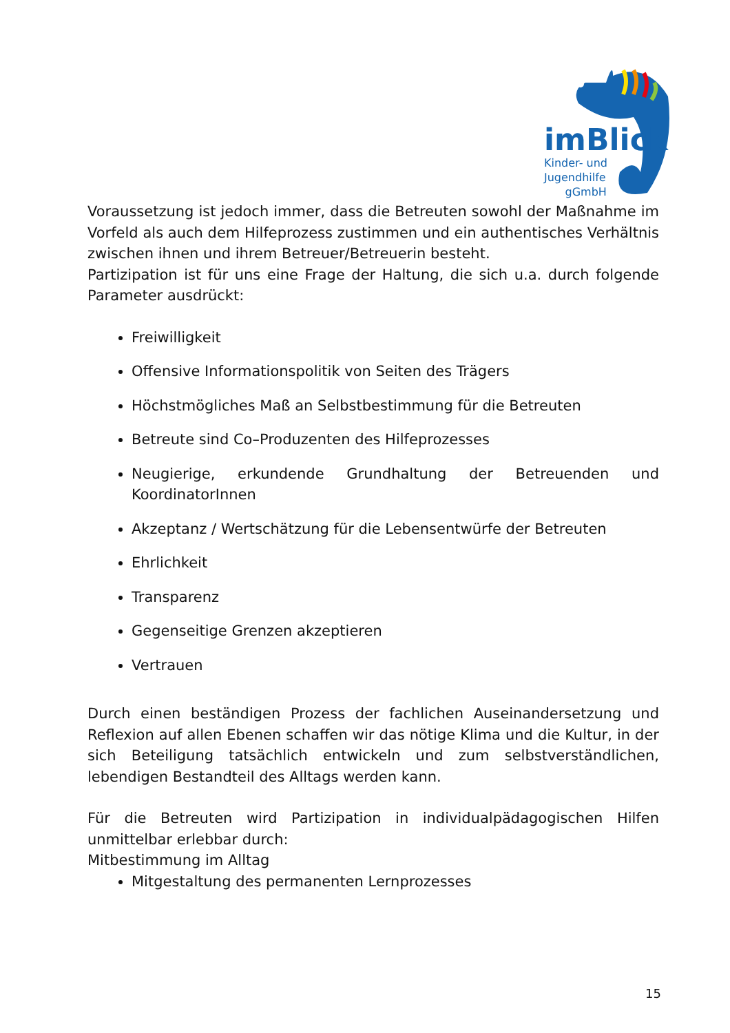imBlick
Kinder- und
Jugendhilfe
gGmbH
Voraussetzung ist jedoch immer, dass die Betreuten sowohl der Maßnahme im Vorfeld als auch dem Hilfeprozess zustimmen und ein authentisches Verhältnis zwischen ihnen und ihrem Betreuer/Betreuerin besteht.
Partizipation ist für uns eine Frage der Haltung, die sich u.a. durch folgende Parameter ausdrückt:
Freiwilligkeit
Offensive Informationspolitik von Seiten des Trägers
Höchstmögliches Maß an Selbstbestimmung für die Betreuten
Betreute sind Co–Produzenten des Hilfeprozesses
Neugierige, erkundende Grundhaltung der Betreuenden und KoordinatorInnen
Akzeptanz / Wertschätzung für die Lebensentwürfe der Betreuten
Ehrlichkeit
Transparenz
Gegenseitige Grenzen akzeptieren
Vertrauen
Durch einen beständigen Prozess der fachlichen Auseinandersetzung und Reflexion auf allen Ebenen schaffen wir das nötige Klima und die Kultur, in der sich Beteiligung tatsächlich entwickeln und zum selbstverständlichen, lebendigen Bestandteil des Alltags werden kann.
Für die Betreuten wird Partizipation in individualpädagogischen Hilfen unmittelbar erlebbar durch:
Mitbestimmung im Alltag
Mitgestaltung des permanenten Lernprozesses
15